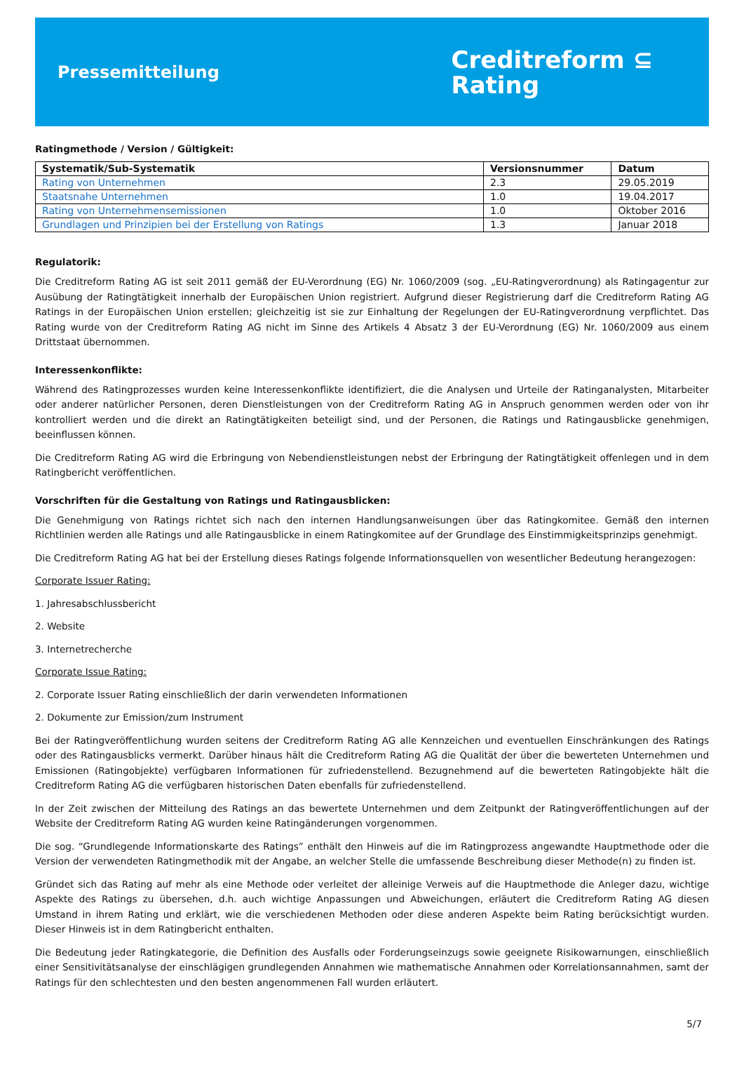Pressemitteilung
Creditreform ⊆
Rating
Ratingmethode / Version / Gültigkeit:
| Systematik/Sub-Systematik | Versionsnummer | Datum |
| --- | --- | --- |
| Rating von Unternehmen | 2.3 | 29.05.2019 |
| Staatsnahe Unternehmen | 1.0 | 19.04.2017 |
| Rating von Unternehmensemissionen | 1.0 | Oktober 2016 |
| Grundlagen und Prinzipien bei der Erstellung von Ratings | 1.3 | Januar 2018 |
Regulatorik:
Die Creditreform Rating AG ist seit 2011 gemäß der EU-Verordnung (EG) Nr. 1060/2009 (sog. „EU-Ratingverordnung) als Ratingagentur zur Ausübung der Ratingtätigkeit innerhalb der Europäischen Union registriert. Aufgrund dieser Registrierung darf die Creditreform Rating AG Ratings in der Europäischen Union erstellen; gleichzeitig ist sie zur Einhaltung der Regelungen der EU-Ratingverordnung verpflichtet. Das Rating wurde von der Creditreform Rating AG nicht im Sinne des Artikels 4 Absatz 3 der EU-Verordnung (EG) Nr. 1060/2009 aus einem Drittstaat übernommen.
Interessenkonflikte:
Während des Ratingprozesses wurden keine Interessenkonflikte identifiziert, die die Analysen und Urteile der Ratinganalysten, Mitarbeiter oder anderer natürlicher Personen, deren Dienstleistungen von der Creditreform Rating AG in Anspruch genommen werden oder von ihr kontrolliert werden und die direkt an Ratingtätigkeiten beteiligt sind, und der Personen, die Ratings und Ratingausblicke genehmigen, beeinflussen können.
Die Creditreform Rating AG wird die Erbringung von Nebendienstleistungen nebst der Erbringung der Ratingtätigkeit offenlegen und in dem Ratingbericht veröffentlichen.
Vorschriften für die Gestaltung von Ratings und Ratingausblicken:
Die Genehmigung von Ratings richtet sich nach den internen Handlungsanweisungen über das Ratingkomitee. Gemäß den internen Richtlinien werden alle Ratings und alle Ratingausblicke in einem Ratingkomitee auf der Grundlage des Einstimmigkeitsprinzips genehmigt.
Die Creditreform Rating AG hat bei der Erstellung dieses Ratings folgende Informationsquellen von wesentlicher Bedeutung herangezogen:
Corporate Issuer Rating:
1. Jahresabschlussbericht
2. Website
3. Internetrecherche
Corporate Issue Rating:
2. Corporate Issuer Rating einschließlich der darin verwendeten Informationen
2. Dokumente zur Emission/zum Instrument
Bei der Ratingveröffentlichung wurden seitens der Creditreform Rating AG alle Kennzeichen und eventuellen Einschränkungen des Ratings oder des Ratingausblicks vermerkt. Darüber hinaus hält die Creditreform Rating AG die Qualität der über die bewerteten Unternehmen und Emissionen (Ratingobjekte) verfügbaren Informationen für zufriedenstellend. Bezugnehmend auf die bewerteten Ratingobjekte hält die Creditreform Rating AG die verfügbaren historischen Daten ebenfalls für zufriedenstellend.
In der Zeit zwischen der Mitteilung des Ratings an das bewertete Unternehmen und dem Zeitpunkt der Ratingveröffentlichungen auf der Website der Creditreform Rating AG wurden keine Ratingänderungen vorgenommen.
Die sog. “Grundlegende Informationskarte des Ratings” enthält den Hinweis auf die im Ratingprozess angewandte Hauptmethode oder die Version der verwendeten Ratingmethodik mit der Angabe, an welcher Stelle die umfassende Beschreibung dieser Methode(n) zu finden ist.
Gründet sich das Rating auf mehr als eine Methode oder verleitet der alleinige Verweis auf die Hauptmethode die Anleger dazu, wichtige Aspekte des Ratings zu übersehen, d.h. auch wichtige Anpassungen und Abweichungen, erläutert die Creditreform Rating AG diesen Umstand in ihrem Rating und erklärt, wie die verschiedenen Methoden oder diese anderen Aspekte beim Rating berücksichtigt wurden. Dieser Hinweis ist in dem Ratingbericht enthalten.
Die Bedeutung jeder Ratingkategorie, die Definition des Ausfalls oder Forderungseinzugs sowie geeignete Risikowarnungen, einschließlich einer Sensitivitätsanalyse der einschlägigen grundlegenden Annahmen wie mathematische Annahmen oder Korrelationsannahmen, samt der Ratings für den schlechtesten und den besten angenommenen Fall wurden erläutert.
5/7